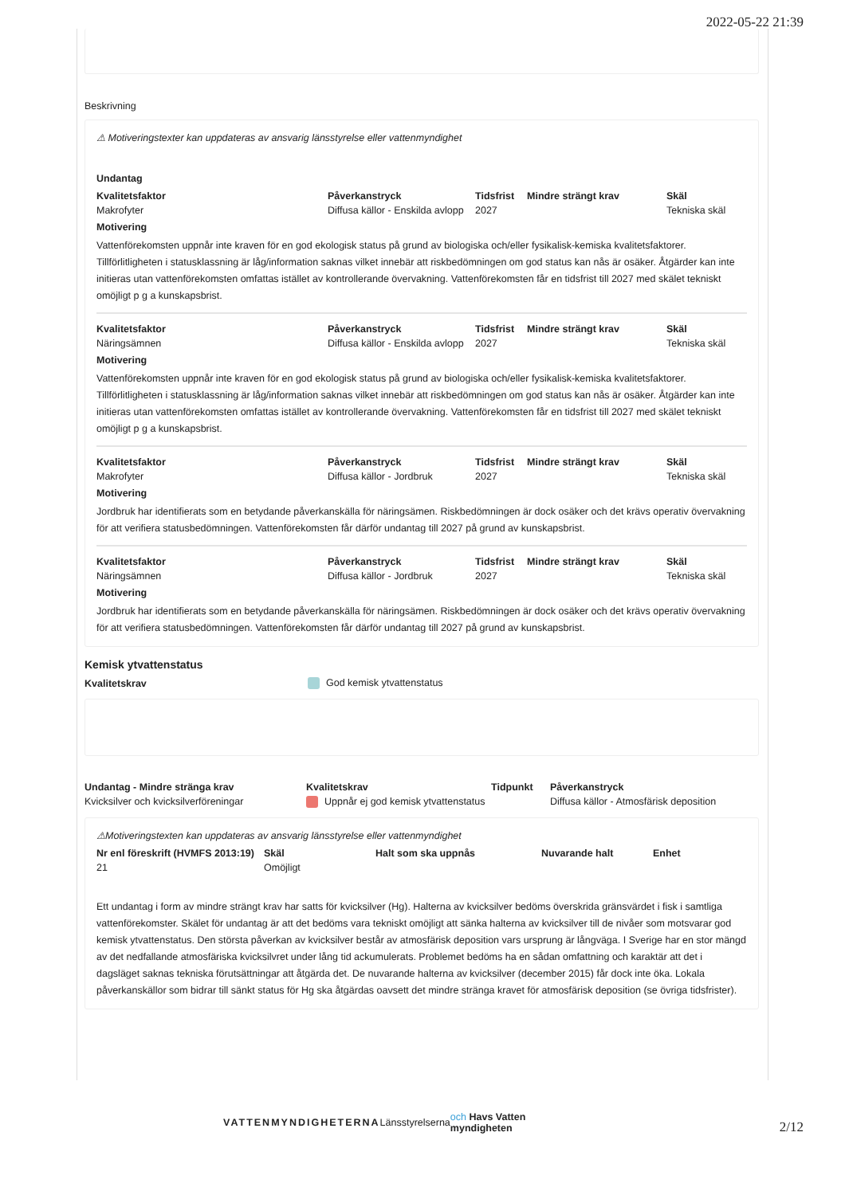2022-05-22 21:39
Beskrivning
⚠ Motiveringstexter kan uppdateras av ansvarig länsstyrelse eller vattenmyndighet
Undantag
| Kvalitetsfaktor | Påverkanstryck | Tidsfrist | Mindre strängt krav | Skäl |
| --- | --- | --- | --- | --- |
| Makrofyter | Diffusa källor - Enskilda avlopp | 2027 | | Tekniska skäl |
Motivering
Vattenförekomsten uppnår inte kraven för en god ekologisk status på grund av biologiska och/eller fysikalisk-kemiska kvalitetsfaktorer. Tillförlitligheten i statusklassning är låg/information saknas vilket innebär att riskbedömningen om god status kan nås är osäker. Åtgärder kan inte initieras utan vattenförekomsten omfattas istället av kontrollerande övervakning. Vattenförekomsten får en tidsfrist till 2027 med skälet tekniskt omöjligt p g a kunskapsbrist.
| Kvalitetsfaktor | Påverkanstryck | Tidsfrist | Mindre strängt krav | Skäl |
| --- | --- | --- | --- | --- |
| Näringsämnen | Diffusa källor - Enskilda avlopp | 2027 | | Tekniska skäl |
Motivering
Vattenförekomsten uppnår inte kraven för en god ekologisk status på grund av biologiska och/eller fysikalisk-kemiska kvalitetsfaktorer. Tillförlitligheten i statusklassning är låg/information saknas vilket innebär att riskbedömningen om god status kan nås är osäker. Åtgärder kan inte initieras utan vattenförekomsten omfattas istället av kontrollerande övervakning. Vattenförekomsten får en tidsfrist till 2027 med skälet tekniskt omöjligt p g a kunskapsbrist.
| Kvalitetsfaktor | Påverkanstryck | Tidsfrist | Mindre strängt krav | Skäl |
| --- | --- | --- | --- | --- |
| Makrofyter | Diffusa källor - Jordbruk | 2027 | | Tekniska skäl |
Motivering
Jordbruk har identifierats som en betydande påverkanskälla för näringsämen. Riskbedömningen är dock osäker och det krävs operativ övervakning för att verifiera statusbedömningen. Vattenförekomsten får därför undantag till 2027 på grund av kunskapsbrist.
| Kvalitetsfaktor | Påverkanstryck | Tidsfrist | Mindre strängt krav | Skäl |
| --- | --- | --- | --- | --- |
| Näringsämnen | Diffusa källor - Jordbruk | 2027 | | Tekniska skäl |
Motivering
Jordbruk har identifierats som en betydande påverkanskälla för näringsämen. Riskbedömningen är dock osäker och det krävs operativ övervakning för att verifiera statusbedömningen. Vattenförekomsten får därför undantag till 2027 på grund av kunskapsbrist.
Kemisk ytvattenstatus
| Kvalitetskrav | God kemisk ytvattenstatus |
| Undantag - Mindre stränga krav | Kvalitetskrav | Tidpunkt | Påverkanstryck |
| --- | --- | --- | --- |
| Kvicksilver och kvicksilverföreningar | Uppnår ej god kemisk ytvattenstatus | | Diffusa källor - Atmosfärisk deposition |
⚠Motiveringstexten kan uppdateras av ansvarig länsstyrelse eller vattenmyndighet
| Nr enl föreskrift (HVMFS 2013:19) | Skäl | Halt som ska uppnås | Nuvarande halt | Enhet |
| --- | --- | --- | --- | --- |
| 21 | Omöjligt | | | |
Ett undantag i form av mindre strängt krav har satts för kvicksilver (Hg). Halterna av kvicksilver bedöms överskrida gränsvärdet i fisk i samtliga vattenförekomster. Skälet för undantag är att det bedöms vara tekniskt omöjligt att sänka halterna av kvicksilver till de nivåer som motsvarar god kemisk ytvattenstatus. Den största påverkan av kvicksilver består av atmosfärisk deposition vars ursprung är långväga. I Sverige har en stor mängd av det nedfallande atmosfäriska kvicksilvret under lång tid ackumulerats. Problemet bedöms ha en sådan omfattning och karaktär att det i dagsläget saknas tekniska förutsättningar att åtgärda det. De nuvarande halterna av kvicksilver (december 2015) får dock inte öka. Lokala påverkanskällor som bidrar till sänkt status för Hg ska åtgärdas oavsett det mindre stränga kravet för atmosfärisk deposition (se övriga tidsfrister).
VATTENMYNDIGHETERNA Länsstyrelserna och Havs Vatten myndigheten
2/12